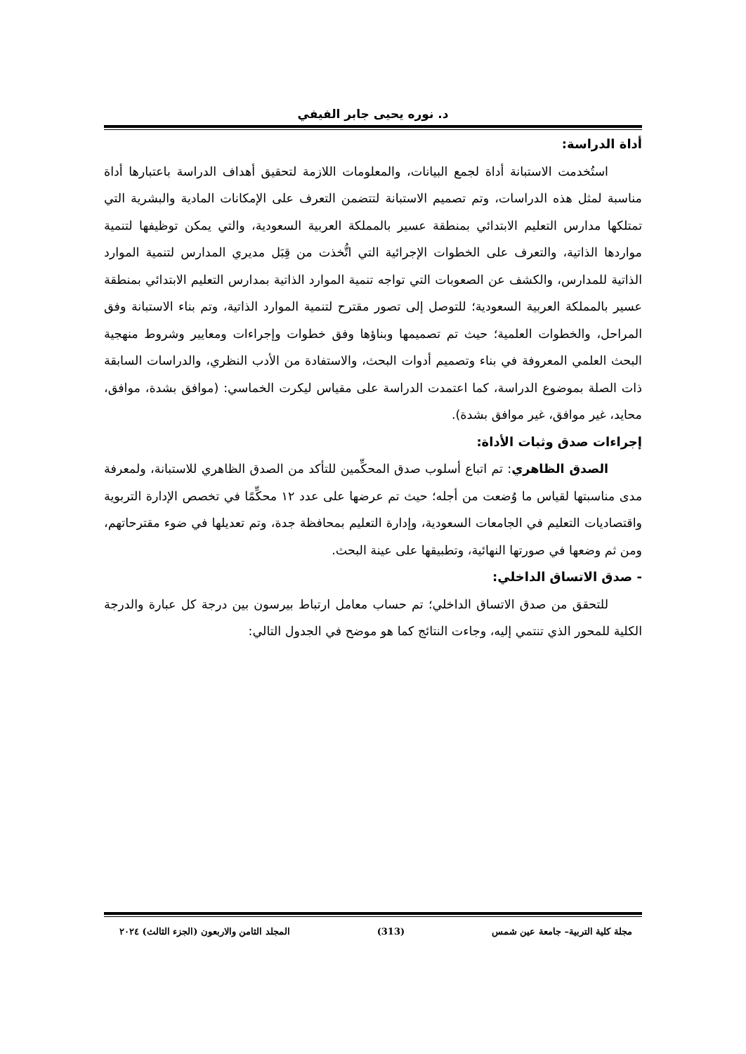د. نوره يحيى جابر الفيفي
أداة الدراسة:
استُخدمت الاستبانة أداة لجمع البيانات، والمعلومات اللازمة لتحقيق أهداف الدراسة باعتبارها أداة مناسبة لمثل هذه الدراسات، وتم تصميم الاستبانة لتتضمن التعرف على الإمكانات المادية والبشرية التي تمتلكها مدارس التعليم الابتدائي بمنطقة عسير بالمملكة العربية السعودية، والتي يمكن توظيفها لتنمية مواردها الذاتية، والتعرف على الخطوات الإجرائية التي اتُّخذت من قِبَل مديري المدارس لتنمية الموارد الذاتية للمدارس، والكشف عن الصعوبات التي تواجه تنمية الموارد الذاتية بمدارس التعليم الابتدائي بمنطقة عسير بالمملكة العربية السعودية؛ للتوصل إلى تصور مقترح لتنمية الموارد الذاتية، وتم بناء الاستبانة وفق المراحل، والخطوات العلمية؛ حيث تم تصميمها وبناؤها وفق خطوات وإجراءات ومعايير وشروط منهجية البحث العلمي المعروفة في بناء وتصميم أدوات البحث، والاستفادة من الأدب النظري، والدراسات السابقة ذات الصلة بموضوع الدراسة، كما اعتمدت الدراسة على مقياس ليكرت الخماسي: (موافق بشدة، موافق، محايد، غير موافق، غير موافق بشدة).
إجراءات صدق وثبات الأداة:
الصدق الظاهري: تم اتباع أسلوب صدق المحكِّمين للتأكد من الصدق الظاهري للاستبانة، ولمعرفة مدى مناسبتها لقياس ما وُضعت من أجله؛ حيث تم عرضها على عدد ١٢ محكِّمًا في تخصص الإدارة التربوية واقتصاديات التعليم في الجامعات السعودية، وإدارة التعليم بمحافظة جدة، وتم تعديلها في ضوء مقترحاتهم، ومن ثم وضعها في صورتها النهائية، وتطبيقها على عينة البحث.
- صدق الاتساق الداخلي:
للتحقق من صدق الاتساق الداخلي؛ تم حساب معامل ارتباط بيرسون بين درجة كل عبارة والدرجة الكلية للمحور الذي تنتمي إليه، وجاءت النتائج كما هو موضح في الجدول التالي:
مجلة كلية التربية– جامعة عين شمس (313) المجلد الثامن والاربعون (الجزء الثالث) ٢٠٢٤